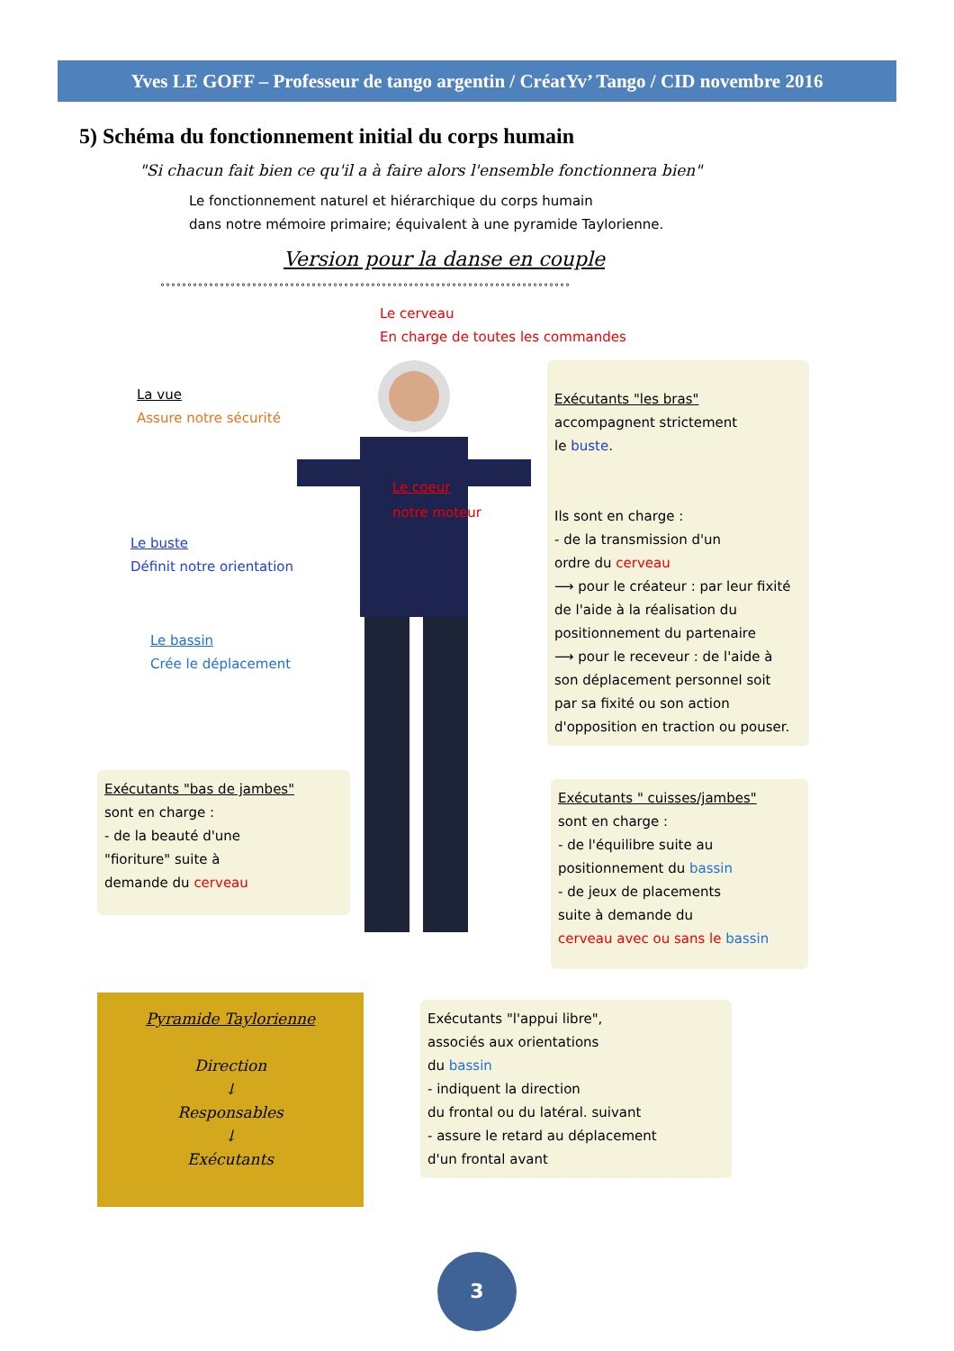Yves LE GOFF – Professeur de tango argentin / CréatYv’ Tango / CID novembre 2016
5) Schéma du fonctionnement initial du corps humain
"Si chacun fait bien ce qu'il a à faire alors l'ensemble fonctionnera bien"
Le fonctionnement naturel et hiérarchique du corps humain
dans notre mémoire primaire; équivalent à une pyramide Taylorienne.
Version pour la danse en couple
°°°°°°°°°°°°°°°°°°°°°°°°°°°°°°°°°°°°°°°°°°°°°°°°°°°°°°°°°°°°°°°°°°°°°°°°°°°°
Le cerveau
En charge de toutes les commandes
La vue
Assure notre sécurité
Le coeur
notre moteur
Le buste
Définit notre orientation
Le bassin
Crée le déplacement
Exécutants "les bras"
accompagnent strictement
le buste.
Ils sont en charge :
- de la transmission d'un
ordre du cerveau
⟶ pour le créateur : par leur fixité
de l'aide à la réalisation du
positionnement du partenaire
⟶ pour le receveur : de l'aide à
son déplacement personnel soit
par sa fixité ou son action
d'opposition en traction ou pouser.
Exécutants "bas de jambes"
sont en charge :
- de la beauté d'une
"fioriture" suite à
demande du cerveau
Exécutants " cuisses/jambes"
sont en charge :
- de l'équilibre suite au
positionnement du bassin
- de jeux de placements
suite à demande du
cerveau avec ou sans le bassin
Pyramide Taylorienne
Direction
↓
Responsables
↓
Exécutants
Exécutants "l'appui libre",
associés aux orientations
du bassin
- indiquent la direction
du frontal ou du latéral. suivant
- assure le retard au déplacement
d'un frontal avant
3